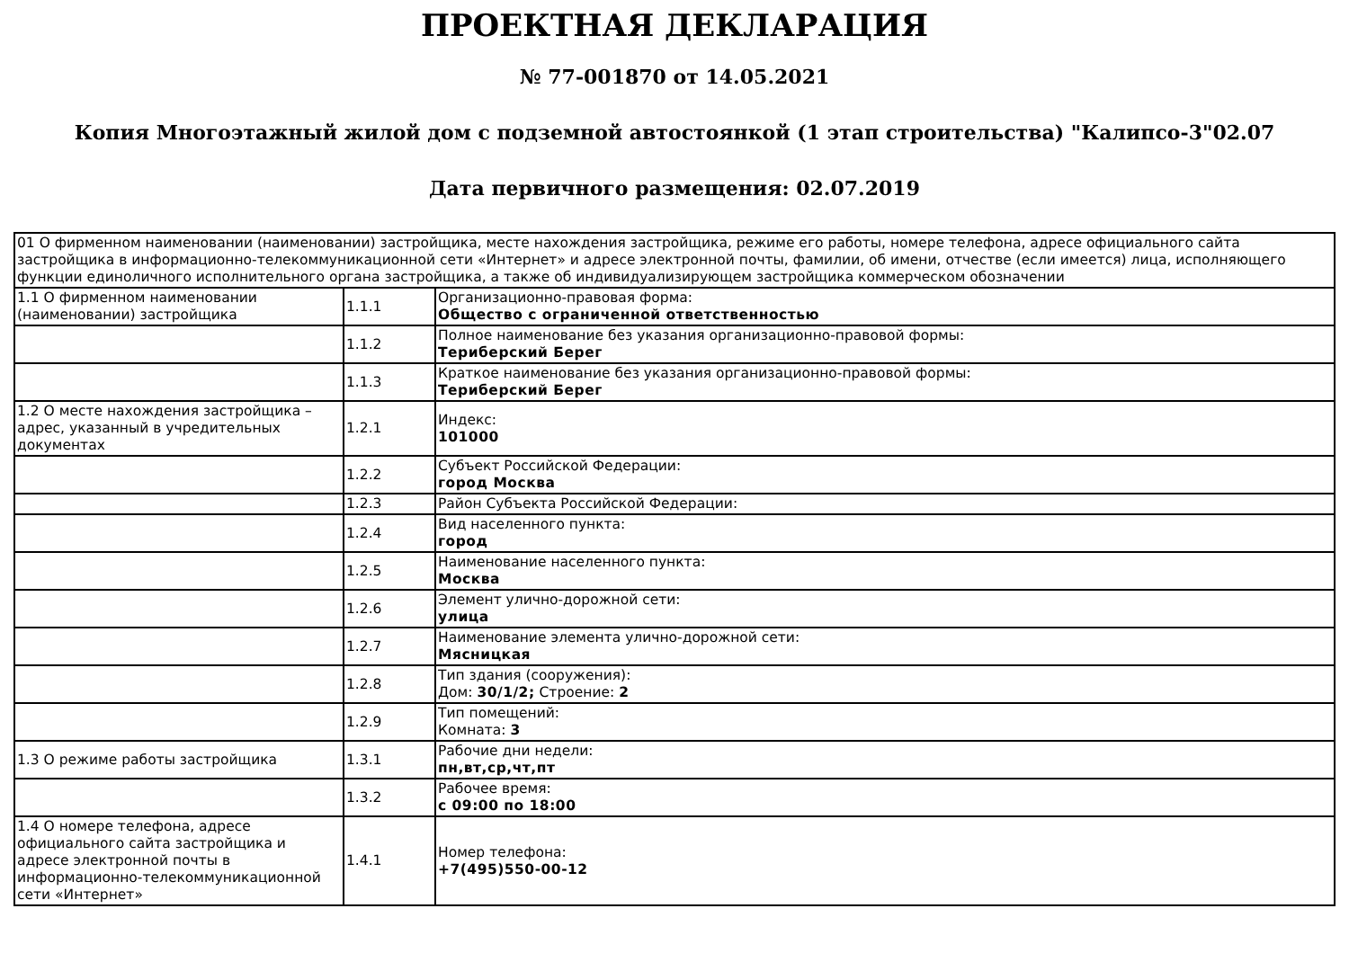ПРОЕКТНАЯ ДЕКЛАРАЦИЯ
№ 77-001870 от 14.05.2021
Копия Многоэтажный жилой дом с подземной автостоянкой (1 этап строительства) "Калипсо-3"02.07
Дата первичного размещения: 02.07.2019
| 01 О фирменном наименовании (наименовании) застройщика, месте нахождения застройщика, режиме его работы, номере телефона, адресе официального сайта застройщика в информационно-телекоммуникационной сети «Интернет» и адресе электронной почты, фамилии, об имени, отчестве (если имеется) лица, исполняющего функции единоличного исполнительного органа застройщика, а также об индивидуализирующем застройщика коммерческом обозначении | | |
| 1.1 О фирменном наименовании (наименовании) застройщика | 1.1.1 | Организационно-правовая форма: Общество с ограниченной ответственностью |
| | 1.1.2 | Полное наименование без указания организационно-правовой формы: Териберский Берег |
| | 1.1.3 | Краткое наименование без указания организационно-правовой формы: Териберский Берег |
| 1.2 О месте нахождения застройщика – адрес, указанный в учредительных документах | 1.2.1 | Индекс: 101000 |
| | 1.2.2 | Субъект Российской Федерации: город Москва |
| | 1.2.3 | Район Субъекта Российской Федерации: |
| | 1.2.4 | Вид населенного пункта: город |
| | 1.2.5 | Наименование населенного пункта: Москва |
| | 1.2.6 | Элемент улично-дорожной сети: улица |
| | 1.2.7 | Наименование элемента улично-дорожной сети: Мясницкая |
| | 1.2.8 | Тип здания (сооружения): Дом: 30/1/2; Строение: 2 |
| | 1.2.9 | Тип помещений: Комната: 3 |
| 1.3 О режиме работы застройщика | 1.3.1 | Рабочие дни недели: пн,вт,ср,чт,пт |
| | 1.3.2 | Рабочее время: с 09:00 по 18:00 |
| 1.4 О номере телефона, адресе официального сайта застройщика и адресе электронной почты в информационно-телекоммуникационной сети «Интернет» | 1.4.1 | Номер телефона: +7(495)550-00-12 |